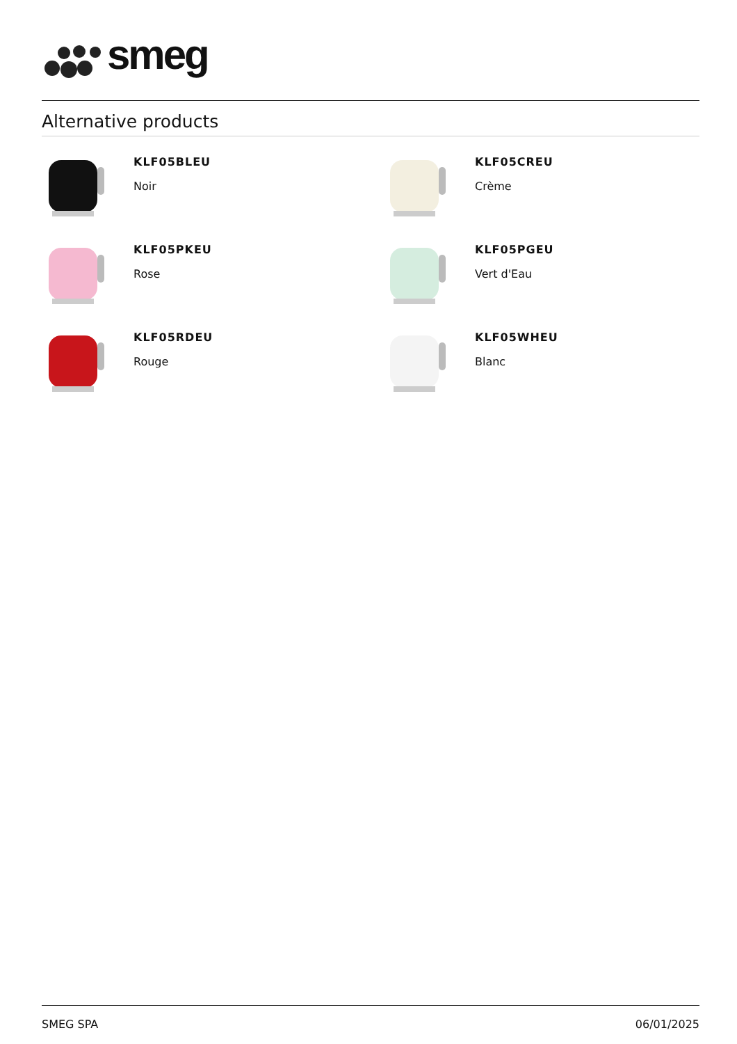smeg
Alternative products
KLF05BLEU
Noir
KLF05CREU
Crème
KLF05PKEU
Rose
KLF05PGEU
Vert d'Eau
KLF05RDEU
Rouge
KLF05WHEU
Blanc
SMEG SPA 06/01/2025